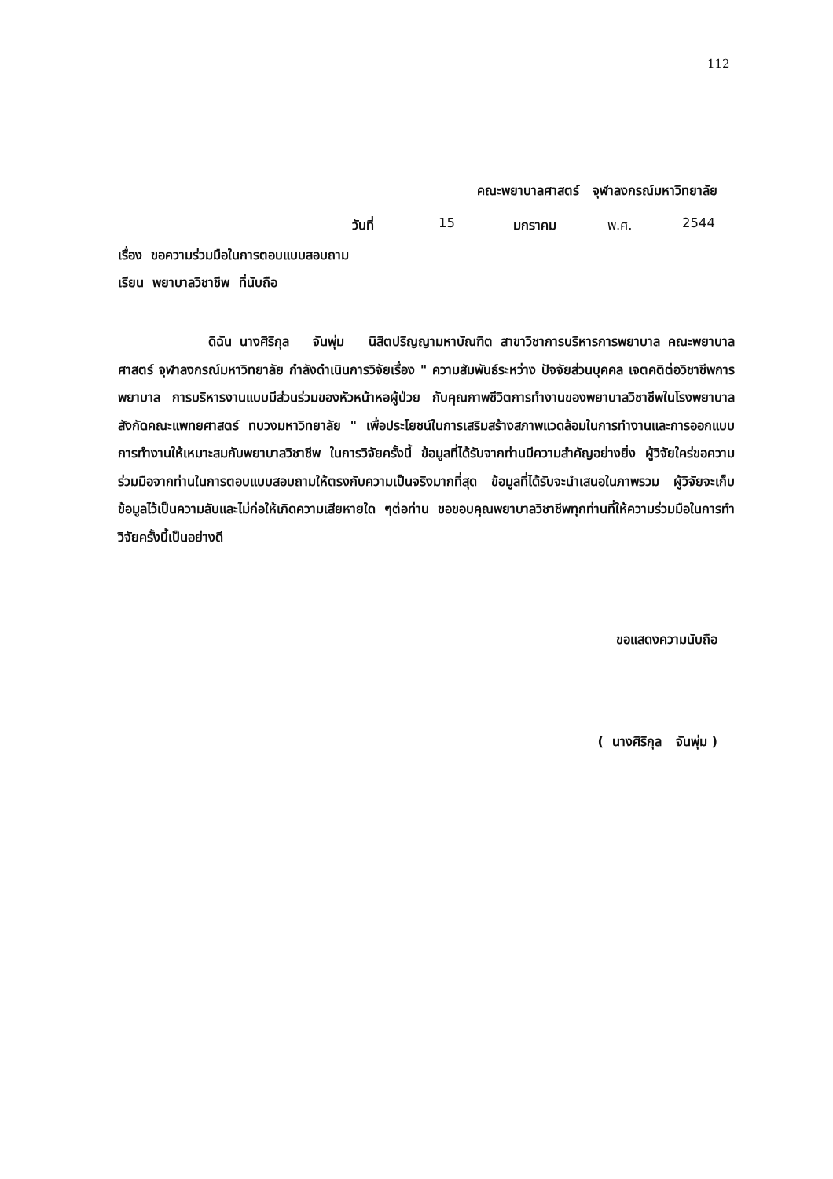112
คณะพยาบาลศาสตร์ จุฬาลงกรณ์มหาวิทยาลัย
วันที่ 15 มกราคม พ.ศ. 2544
เรื่อง ขอความร่วมมือในการตอบแบบสอบถาม
เรียน พยาบาลวิชาชีพ ที่นับถือ
ดิฉัน นางศิริกุล จันพุ่ม นิสิตปริญญามหาบัณฑิต สาขาวิชาการบริหารการพยาบาล คณะพยาบาลศาสตร์ จุฬาลงกรณ์มหาวิทยาลัย กำลังดำเนินการวิจัยเรื่อง " ความสัมพันธ์ระหว่าง ปัจจัยส่วนบุคคล เจตคติต่อวิชาชีพการพยาบาล การบริหารงานแบบมีส่วนร่วมของหัวหน้าหอผู้ป่วย กับคุณภาพชีวิตการทำงานของพยาบาลวิชาชีพในโรงพยาบาลสังกัดคณะแพทยศาสตร์ ทบวงมหาวิทยาลัย " เพื่อประโยชน์ในการเสริมสร้างสภาพแวดล้อมในการทำงานและการออกแบบการทำงานให้เหมาะสมกับพยาบาลวิชาชีพ ในการวิจัยครั้งนี้ ข้อมูลที่ได้รับจากท่านมีความสำคัญอย่างยิ่ง ผู้วิจัยใคร่ขอความร่วมมือจากท่านในการตอบแบบสอบถามให้ตรงกับความเป็นจริงมากที่สุด ข้อมูลที่ได้รับจะนำเสนอในภาพรวม ผู้วิจัยจะเก็บข้อมูลไว้เป็นความลับและไม่ก่อให้เกิดความเสียหายใด ๆต่อท่าน ขอขอบคุณพยาบาลวิชาชีพทุกท่านที่ให้ความร่วมมือในการทำวิจัยครั้งนี้เป็นอย่างดี
ขอแสดงความนับถือ
( นางศิริกุล จันพุ่ม )